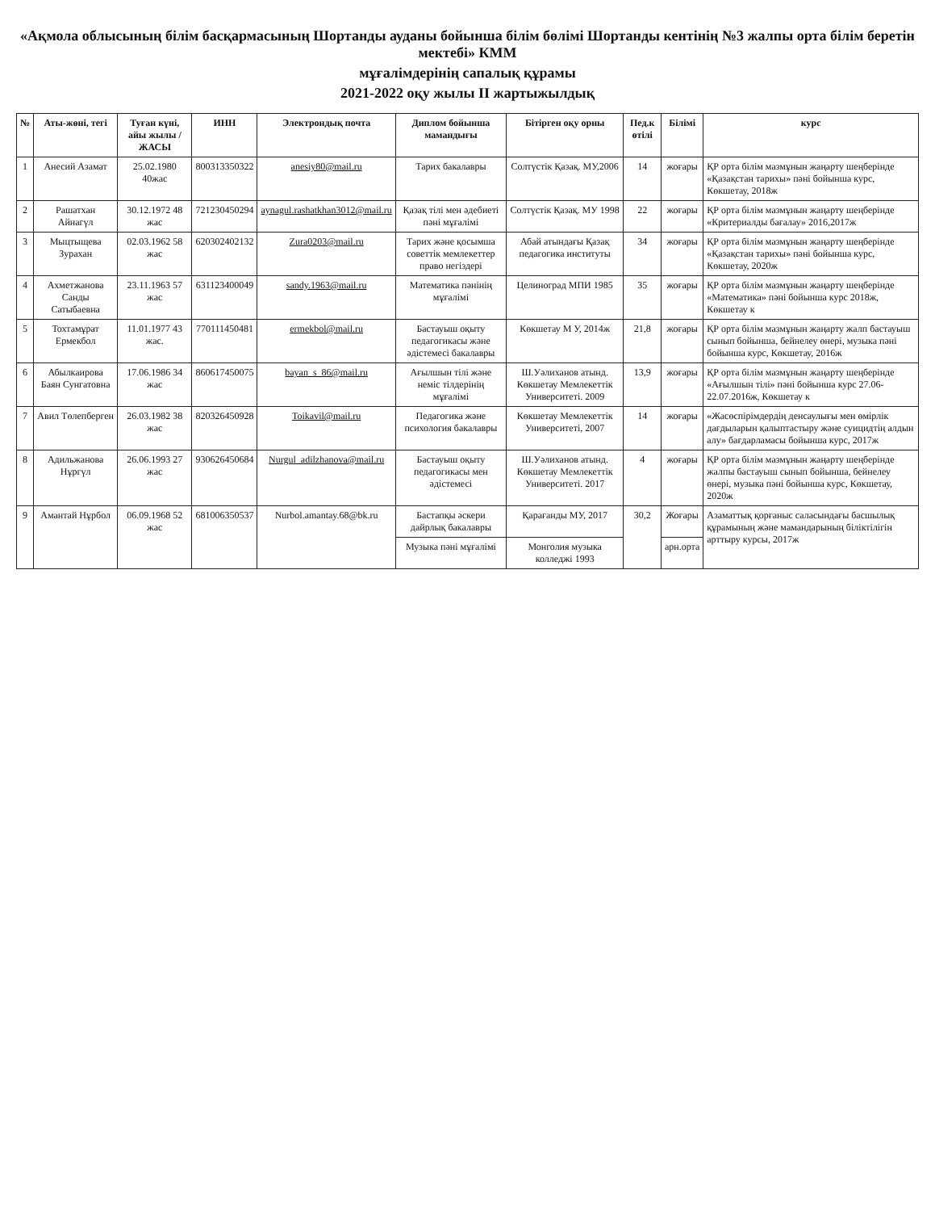«Ақмола облысының білім басқармасының Шортанды ауданы бойынша білім бөлімі Шортанды кентінің №3 жалпы орта білім беретін мектебі» КММ
мұғалімдерінің сапалық құрамы
2021-2022 оқу жылы II жартыжылдық
| № | Аты-жөні, тегі | Туған күні, айы жылы /ЖАСЫ | ИНН | Электрондық почта | Диплом бойынша мамандығы | Бітірген оқу орны | Пед.к өтілі | Білімі | курс |
| --- | --- | --- | --- | --- | --- | --- | --- | --- | --- |
| 1 | Анесий Азамат | 25.02.1980 40жас | 800313350322 | anesiy80@mail.ru | Тарих бакалавры | Солтүстік Қазақ. МУ,2006 | 14 | жоғары | ҚР орта білім мазмұнын жаңарту шеңберінде «Қазақстан тарихы» пәні бойынша курс, Көкшетау, 2018ж |
| 2 | Рашатхан Айнагүл | 30.12.1972 48 жас | 721230450294 | aynagul.rashatkhan3012@mail.ru | Қазақ тілі мен әдебиеті пәні мұғалімі | Солтүстік Қазақ. МУ 1998 | 22 | жоғары | ҚР орта білім мазмұнын жаңарту шеңберінде «Критериалды бағалау» 2016,2017ж |
| 3 | Мыцтыщева Зурахан | 02.03.1962 58 жас | 620302402132 | Zura0203@mail.ru | Тарих және қосымша советтік мемлекеттер право негіздері | Абай атындағы Қазақ педагогика институты | 34 | жоғары | ҚР орта білім мазмұнын жаңарту шеңберінде «Қазақстан тарихы» пәні бойынша курс, Көкшетау, 2020ж |
| 4 | Ахметжанова Санды Сатыбаевна | 23.11.1963 57 жас | 631123400049 | sandy.1963@mail.ru | Математика пәнінің мұғалімі | Целиноград МПИ 1985 | 35 | жоғары | ҚР орта білім мазмұнын жаңарту шеңберінде «Математика» пәні бойынша курс 2018ж, Көкшетау к |
| 5 | Тохтамұрат Ермекбол | 11.01.1977 43 жас. | 770111450481 | ermekbol@mail.ru | Бастауыш оқыту педагогикасы және әдістемесі бакалавры | Көкшетау М У, 2014ж | 21,8 | жоғары | ҚР орта білім мазмұнын жаңарту жалп бастауыш сынып бойынша, бейнелеу өнері, музыка пәні бойынша курс, Көкшетау, 2016ж |
| 6 | Абылкаирова Баян Сунгатовна | 17.06.1986 34 жас | 860617450075 | bayan_s_86@mail.ru | Ағылшын тілі және неміс тілдерінің мұғалімі | Ш.Уәлиханов атынд. Көкшетау Мемлекеттік Университеті. 2009 | 13,9 | жоғары | ҚР орта білім мазмұнын жаңарту шеңберінде «Ағылшын тілі» пәні бойынша курс 27.06-22.07.2016ж, Көкшетау к |
| 7 | Авил Төлепберген | 26.03.1982 38 жас | 820326450928 | Toikavil@mail.ru | Педагогика және психология бакалавры | Көкшетау Мемлекеттік Университеті, 2007 | 14 | жоғары | «Жасөспірімдердің денсаулығы мен өмірлік дағдыларын қалыптастыру және суицидтің алдын алу» бағдарламасы бойынша курс, 2017ж |
| 8 | Адильжанова Нұргүл | 26.06.1993 27 жас | 930626450684 | Nurgul_adilzhanova@mail.ru | Бастауыш оқыту педагогикасы мен әдістемесі | Ш.Уәлиханов атынд. Көкшетау Мемлекеттік Университеті. 2017 | 4 | жоғары | ҚР орта білім мазмұнын жаңарту шеңберінде жалпы бастауыш сынып бойынша, бейнелеу өнері, музыка пәні бойынша курс, Көкшетау, 2020ж |
| 9 | Амантай Нұрбол | 06.09.1968 52 жас | 681006350537 | Nurbol.amantay.68@bk.ru | Бастапқы әскери дайрлық бакалавры | Қарағанды МУ, 2017 | 30,2 | Жоғары | Азаматтық қорғаныс саласындағы басшылық құрамының және мамандарының біліктілігін арттыру курсы, 2017ж |
| | | | | | Музыка пәні мұғалімі | Монголия музыка колледжі 1993 | | арн.орта | |